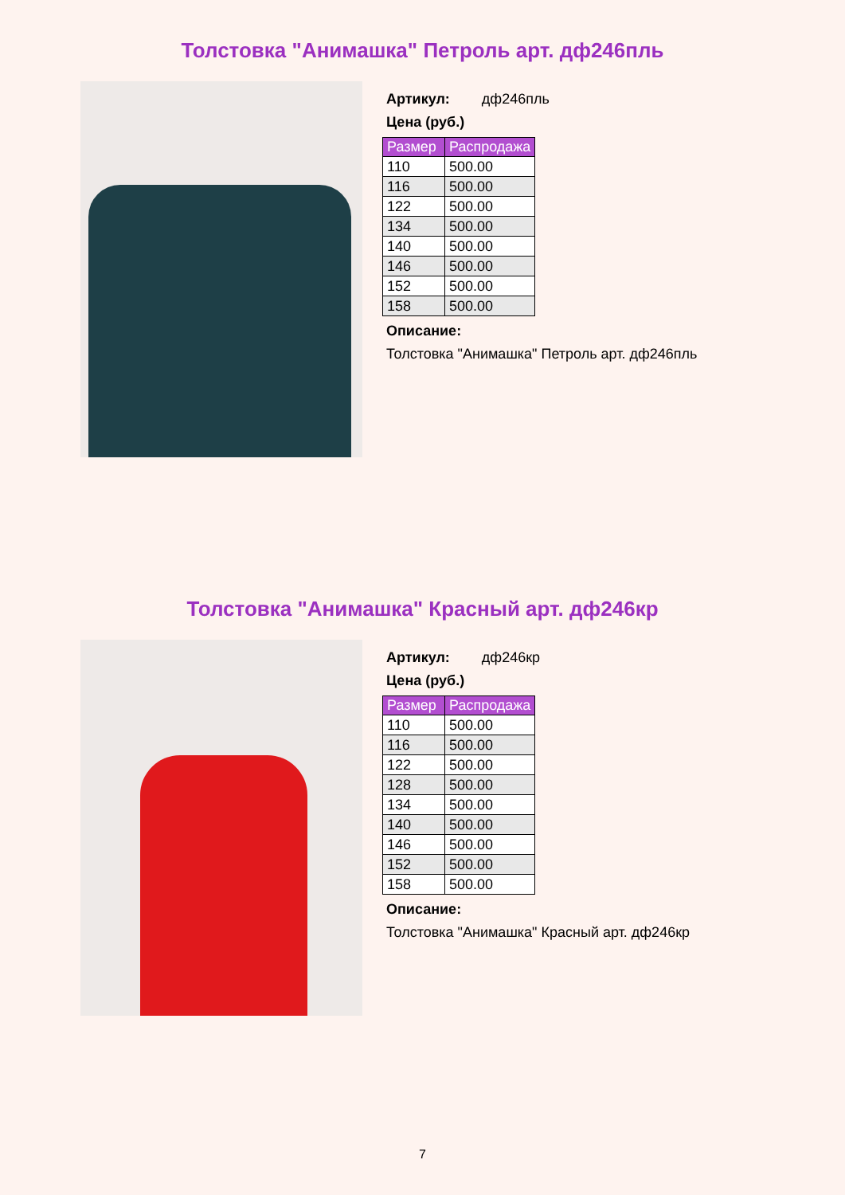Толстовка "Анимашка" Петроль арт. дф246пль
Артикул: дф246пль
Цена (руб.)
| Размер | Распродажа |
| --- | --- |
| 110 | 500.00 |
| 116 | 500.00 |
| 122 | 500.00 |
| 134 | 500.00 |
| 140 | 500.00 |
| 146 | 500.00 |
| 152 | 500.00 |
| 158 | 500.00 |
Описание:
Толстовка "Анимашка" Петроль арт. дф246пль
Толстовка "Анимашка" Красный арт. дф246кр
Артикул: дф246кр
Цена (руб.)
| Размер | Распродажа |
| --- | --- |
| 110 | 500.00 |
| 116 | 500.00 |
| 122 | 500.00 |
| 128 | 500.00 |
| 134 | 500.00 |
| 140 | 500.00 |
| 146 | 500.00 |
| 152 | 500.00 |
| 158 | 500.00 |
Описание:
Толстовка "Анимашка" Красный арт. дф246кр
7